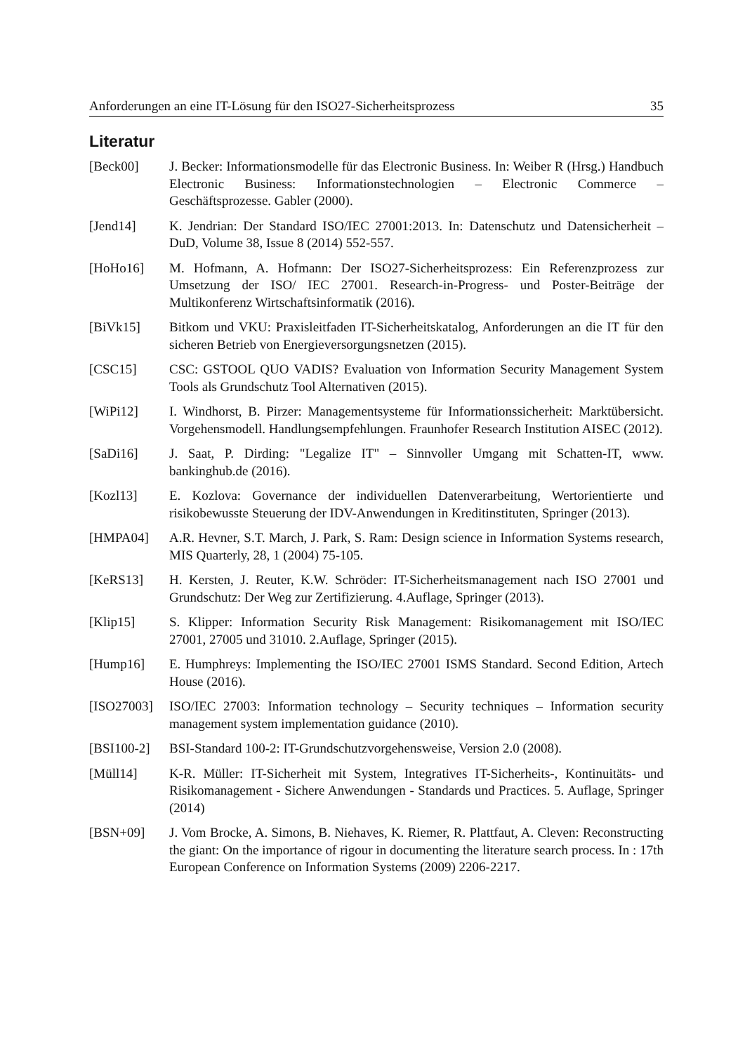Anforderungen an eine IT-Lösung für den ISO27-Sicherheitsprozess 35
Literatur
[Beck00] J. Becker: Informationsmodelle für das Electronic Business. In: Weiber R (Hrsg.) Handbuch Electronic Business: Informationstechnologien – Electronic Commerce – Geschäftsprozesse. Gabler (2000).
[Jend14] K. Jendrian: Der Standard ISO/IEC 27001:2013. In: Datenschutz und Datensicherheit – DuD, Volume 38, Issue 8 (2014) 552-557.
[HoHo16] M. Hofmann, A. Hofmann: Der ISO27-Sicherheitsprozess: Ein Referenzprozess zur Umsetzung der ISO/ IEC 27001. Research-in-Progress- und Poster-Beiträge der Multikonferenz Wirtschaftsinformatik (2016).
[BiVk15] Bitkom und VKU: Praxisleitfaden IT-Sicherheitskatalog, Anforderungen an die IT für den sicheren Betrieb von Energieversorgungsnetzen (2015).
[CSC15] CSC: GSTOOL QUO VADIS? Evaluation von Information Security Management System Tools als Grundschutz Tool Alternativen (2015).
[WiPi12] I. Windhorst, B. Pirzer: Managementsysteme für Informationssicherheit: Marktübersicht. Vorgehensmodell. Handlungsempfehlungen. Fraunhofer Research Institution AISEC (2012).
[SaDi16] J. Saat, P. Dirding: "Legalize IT" – Sinnvoller Umgang mit Schatten-IT, www. bankinghub.de (2016).
[Kozl13] E. Kozlova: Governance der individuellen Datenverarbeitung, Wertorientierte und risikobewusste Steuerung der IDV-Anwendungen in Kreditinstituten, Springer (2013).
[HMPA04] A.R. Hevner, S.T. March, J. Park, S. Ram: Design science in Information Systems research, MIS Quarterly, 28, 1 (2004) 75-105.
[KeRS13] H. Kersten, J. Reuter, K.W. Schröder: IT-Sicherheitsmanagement nach ISO 27001 und Grundschutz: Der Weg zur Zertifizierung. 4.Auflage, Springer (2013).
[Klip15] S. Klipper: Information Security Risk Management: Risikomanagement mit ISO/IEC 27001, 27005 und 31010. 2.Auflage, Springer (2015).
[Hump16] E. Humphreys: Implementing the ISO/IEC 27001 ISMS Standard. Second Edition, Artech House (2016).
[ISO27003] ISO/IEC 27003: Information technology – Security techniques – Information security management system implementation guidance (2010).
[BSI100-2] BSI-Standard 100-2: IT-Grundschutzvorgehensweise, Version 2.0 (2008).
[Müll14] K-R. Müller: IT-Sicherheit mit System, Integratives IT-Sicherheits-, Kontinuitäts- und Risikomanagement - Sichere Anwendungen - Standards und Practices. 5. Auflage, Springer (2014)
[BSN+09] J. Vom Brocke, A. Simons, B. Niehaves, K. Riemer, R. Plattfaut, A. Cleven: Reconstructing the giant: On the importance of rigour in documenting the literature search process. In : 17th European Conference on Information Systems (2009) 2206-2217.